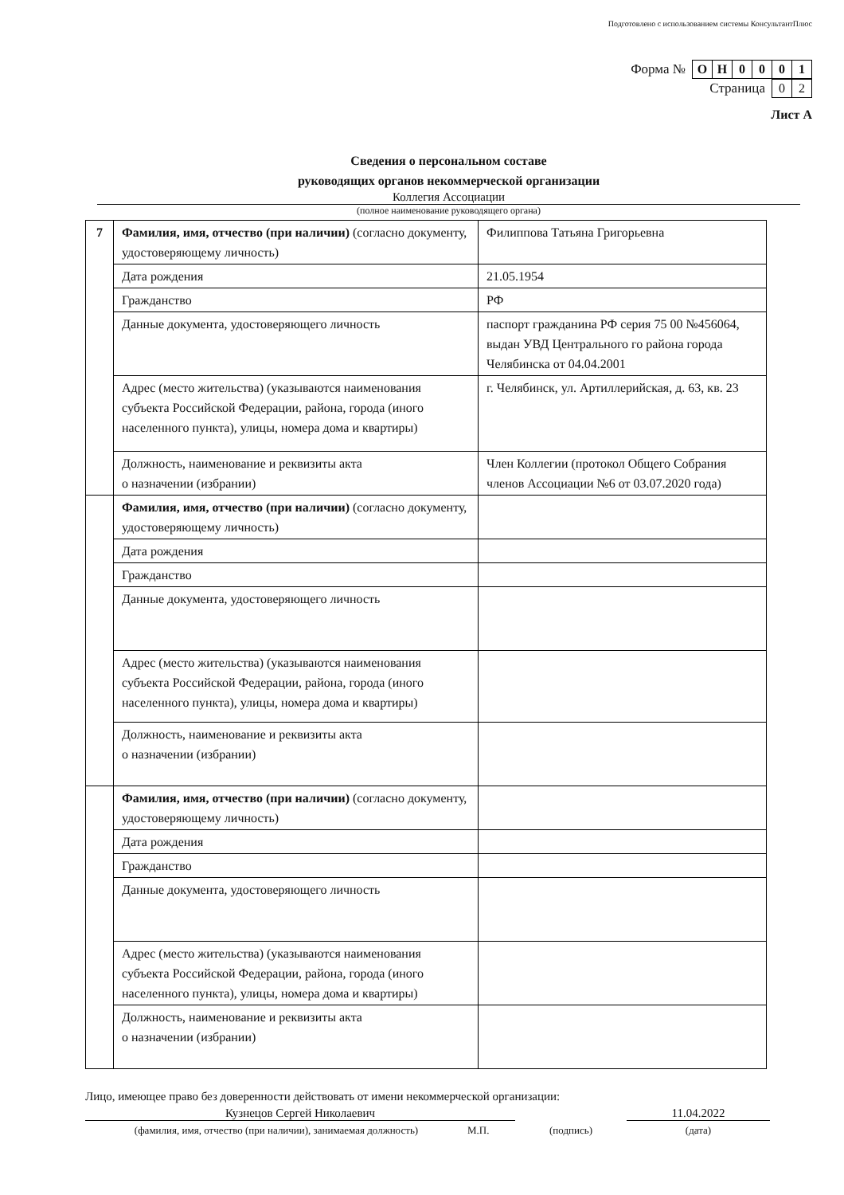Подготовлено с использованием системы КонсультантПлюс
Форма №
| О | Н | 0 | 0 | 0 | 1 |
Страница
| 0 | 2 |
Лист А
Сведения о персональном составе
руководящих органов некоммерческой организации
Коллегия Ассоциации
(полное наименование руководящего органа)
| 7 | Фамилия, имя, отчество (при наличии) (согласно документу, удостоверяющему личность) | Филиппова Татьяна Григорьевна |
| | Дата рождения | 21.05.1954 |
| | Гражданство | РФ |
| | Данные документа, удостоверяющего личность | паспорт гражданина РФ серия 75 00 №456064, выдан УВД Центрального го района города Челябинска от 04.04.2001 |
| | Адрес (место жительства) (указываются наименования субъекта Российской Федерации, района, города (иного населенного пункта), улицы, номера дома и квартиры) | г. Челябинск, ул. Артиллерийская, д. 63, кв. 23 |
| | Должность, наименование и реквизиты акта о назначении (избрании) | Член Коллегии (протокол Общего Собрания членов Ассоциации №6 от 03.07.2020 года) |
| | Фамилия, имя, отчество (при наличии) (согласно документу, удостоверяющему личность) | |
| | Дата рождения | |
| | Гражданство | |
| | Данные документа, удостоверяющего личность | |
| | Адрес (место жительства) (указываются наименования субъекта Российской Федерации, района, города (иного населенного пункта), улицы, номера дома и квартиры) | |
| | Должность, наименование и реквизиты акта о назначении (избрании) | |
| | Фамилия, имя, отчество (при наличии) (согласно документу, удостоверяющему личность) | |
| | Дата рождения | |
| | Гражданство | |
| | Данные документа, удостоверяющего личность | |
| | Адрес (место жительства) (указываются наименования субъекта Российской Федерации, района, города (иного населенного пункта), улицы, номера дома и квартиры) | |
| | Должность, наименование и реквизиты акта о назначении (избрании) | |
Лицо, имеющее право без доверенности действовать от имени некоммерческой организации:
Кузнецов Сергей Николаевич 11.04.2022
(фамилия, имя, отчество (при наличии), занимаемая должность) М.П. (подпись) (дата)